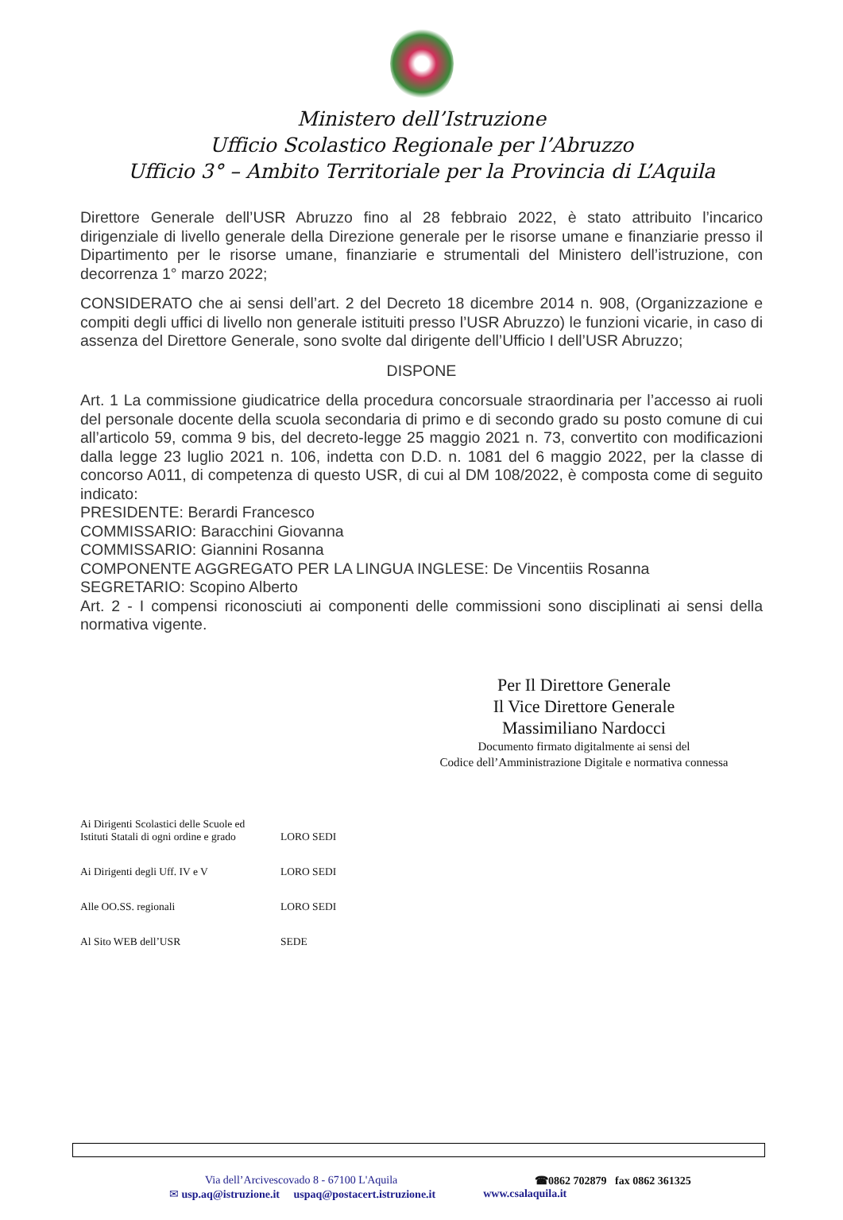Ministero dell’Istruzione
Ufficio Scolastico Regionale per l’Abruzzo
Ufficio 3° – Ambito Territoriale per la Provincia di L’Aquila
Direttore Generale dell’USR Abruzzo fino al 28 febbraio 2022, è stato attribuito l’incarico dirigenziale di livello generale della Direzione generale per le risorse umane e finanziarie presso il Dipartimento per le risorse umane, finanziarie e strumentali del Ministero dell’istruzione, con decorrenza 1° marzo 2022;
CONSIDERATO che ai sensi dell’art. 2 del Decreto 18 dicembre 2014 n. 908, (Organizzazione e compiti degli uffici di livello non generale istituiti presso l’USR Abruzzo) le funzioni vicarie, in caso di assenza del Direttore Generale, sono svolte dal dirigente dell’Ufficio I dell’USR Abruzzo;
DISPONE
Art. 1 La commissione giudicatrice della procedura concorsuale straordinaria per l’accesso ai ruoli del personale docente della scuola secondaria di primo e di secondo grado su posto comune di cui all’articolo 59, comma 9 bis, del decreto-legge 25 maggio 2021 n. 73, convertito con modificazioni dalla legge 23 luglio 2021 n. 106, indetta con D.D. n. 1081 del 6 maggio 2022, per la classe di concorso A011, di competenza di questo USR, di cui al DM 108/2022, è composta come di seguito indicato:
PRESIDENTE: Berardi Francesco
COMMISSARIO: Baracchini Giovanna
COMMISSARIO: Giannini Rosanna
COMPONENTE AGGREGATO PER LA LINGUA INGLESE: De Vincentiis Rosanna
SEGRETARIO: Scopino Alberto
Art. 2 - I compensi riconosciuti ai componenti delle commissioni sono disciplinati ai sensi della normativa vigente.
Per Il Direttore Generale
Il Vice Direttore Generale
Massimiliano Nardocci
Documento firmato digitalmente ai sensi del
Codice dell’Amministrazione Digitale e normativa connessa
| Ai Dirigenti Scolastici delle Scuole ed Istituti Statali di ogni ordine e grado | LORO SEDI |
| Ai Dirigenti degli Uff. IV e V | LORO SEDI |
| Alle OO.SS. regionali | LORO SEDI |
| Al Sito WEB dell’USR | SEDE |
Via dell’Arcivescovado 8 - 67100 L'Aquila ☎0862 702879 fax 0862 361325
✉ usp.aq@istruzione.it uspaq@postacert.istruzione.it www.csalaquila.it